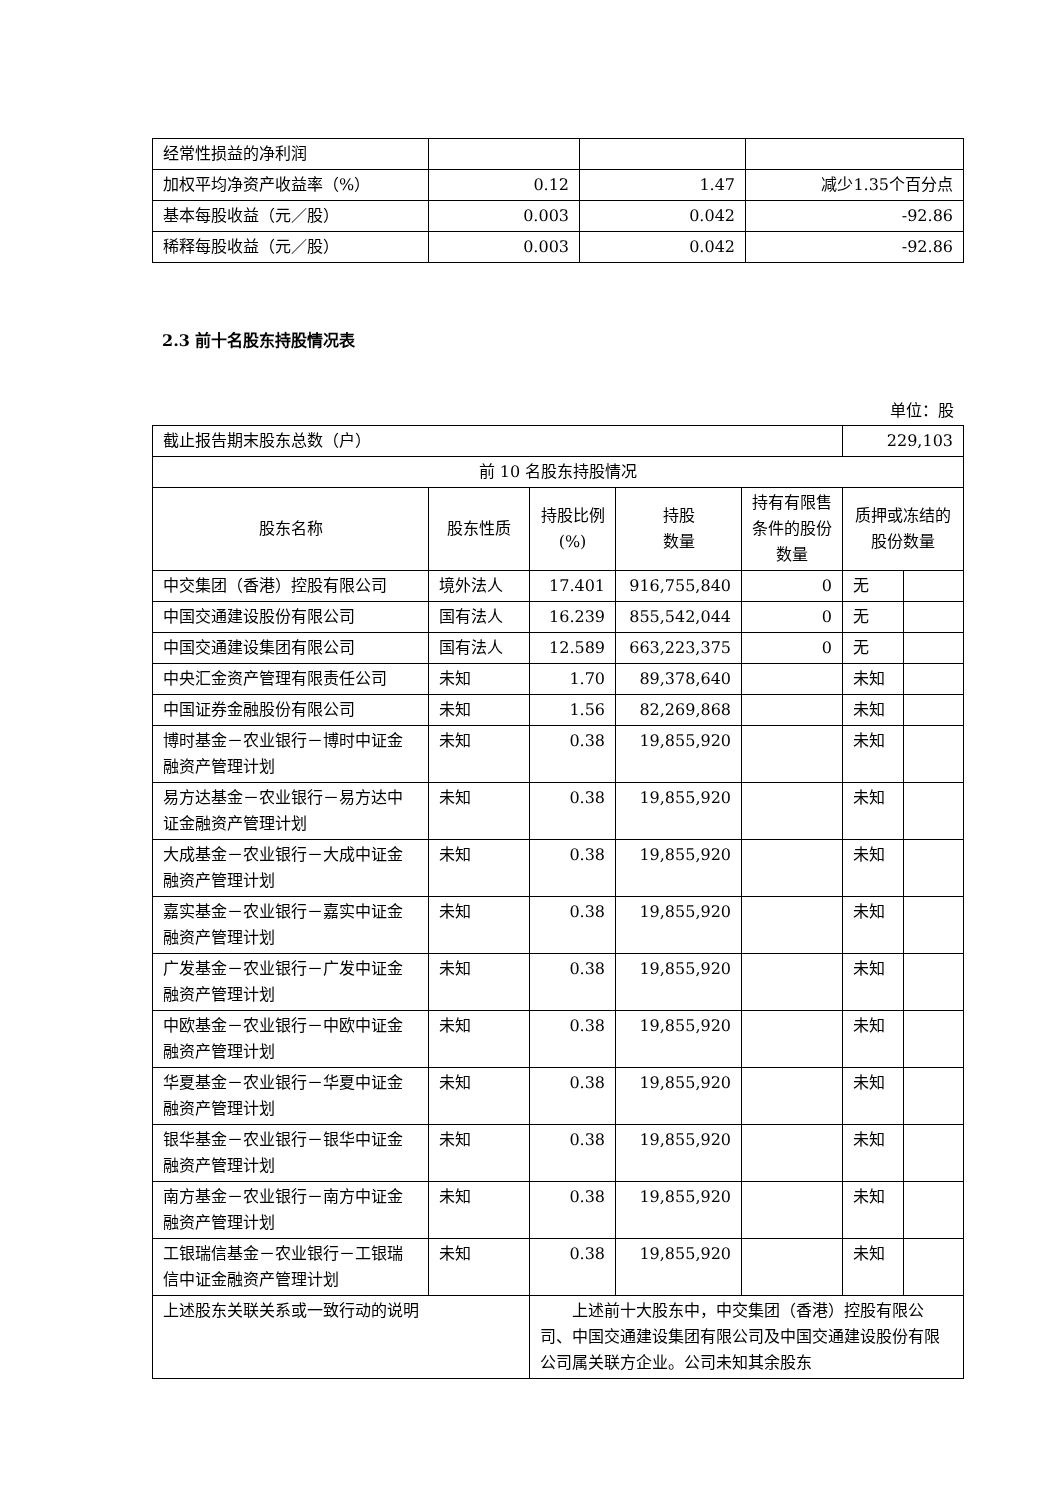| 经常性损益的净利润 | | | |
| 加权平均净资产收益率（%） | 0.12 | 1.47 | 减少1.35个百分点 |
| 基本每股收益（元／股） | 0.003 | 0.042 | -92.86 |
| 稀释每股收益（元／股） | 0.003 | 0.042 | -92.86 |
2.3 前十名股东持股情况表
单位：股
| 截止报告期末股东总数（户） | | | | | 229,103 | |
| 前 10 名股东持股情况 | | | | | | |
| 股东名称 | 股东性质 | 持股比例(%) | 持股 数量 | 持有有限售条件的股份数量 | 质押或冻结的股份数量 | |
| 中交集团（香港）控股有限公司 | 境外法人 | 17.401 | 916,755,840 | 0 | 无 | |
| 中国交通建设股份有限公司 | 国有法人 | 16.239 | 855,542,044 | 0 | 无 | |
| 中国交通建设集团有限公司 | 国有法人 | 12.589 | 663,223,375 | 0 | 无 | |
| 中央汇金资产管理有限责任公司 | 未知 | 1.70 | 89,378,640 | | 未知 | |
| 中国证券金融股份有限公司 | 未知 | 1.56 | 82,269,868 | | 未知 | |
| 博时基金－农业银行－博时中证金融资产管理计划 | 未知 | 0.38 | 19,855,920 | | 未知 | |
| 易方达基金－农业银行－易方达中证金融资产管理计划 | 未知 | 0.38 | 19,855,920 | | 未知 | |
| 大成基金－农业银行－大成中证金融资产管理计划 | 未知 | 0.38 | 19,855,920 | | 未知 | |
| 嘉实基金－农业银行－嘉实中证金融资产管理计划 | 未知 | 0.38 | 19,855,920 | | 未知 | |
| 广发基金－农业银行－广发中证金融资产管理计划 | 未知 | 0.38 | 19,855,920 | | 未知 | |
| 中欧基金－农业银行－中欧中证金融资产管理计划 | 未知 | 0.38 | 19,855,920 | | 未知 | |
| 华夏基金－农业银行－华夏中证金融资产管理计划 | 未知 | 0.38 | 19,855,920 | | 未知 | |
| 银华基金－农业银行－银华中证金融资产管理计划 | 未知 | 0.38 | 19,855,920 | | 未知 | |
| 南方基金－农业银行－南方中证金融资产管理计划 | 未知 | 0.38 | 19,855,920 | | 未知 | |
| 工银瑞信基金－农业银行－工银瑞信中证金融资产管理计划 | 未知 | 0.38 | 19,855,920 | | 未知 | |
| 上述股东关联关系或一致行动的说明 | | 上述前十大股东中，中交集团（香港）控股有限公司、中国交通建设集团有限公司及中国交通建设股份有限公司属关联方企业。公司未知其余股东 | | | | |